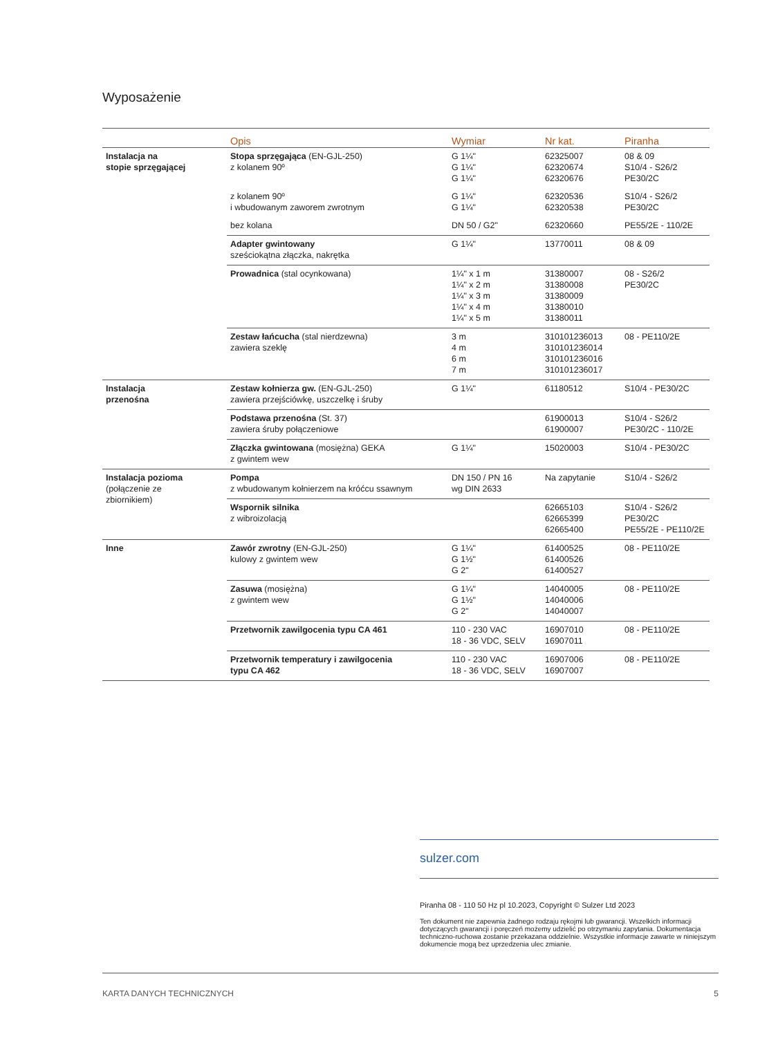Wyposażenie
| | Opis | Wymiar | Nr kat. | Piranha |
| --- | --- | --- | --- | --- |
| Instalacja na stopie sprzęgającej | Stopa sprzęgająca (EN-GJL-250) z kolanem 90º | G 1¼" G 1¼" G 1¼" | 62325007 62320674 62320676 | 08 & 09 S10/4 - S26/2 PE30/2C |
| | z kolanem 90º i wbudowanym zaworem zwrotnym | G 1¼" G 1¼" | 62320536 62320538 | S10/4 - S26/2 PE30/2C |
| | bez kolana | DN 50 / G2" | 62320660 | PE55/2E - 110/2E |
| | Adapter gwintowany sześciokątna złączka, nakrętka | G 1¼" | 13770011 | 08 & 09 |
| | Prowadnica (stal ocynkowana) | 1¼" x 1 m 1¼" x 2 m 1¼" x 3 m 1¼" x 4 m 1¼" x 5 m | 31380007 31380008 31380009 31380010 31380011 | 08 - S26/2 PE30/2C |
| | Zestaw łańcucha (stal nierdzewna) zawiera szeklę | 3 m 4 m 6 m 7 m | 310101236013 310101236014 310101236016 310101236017 | 08 - PE110/2E |
| Instalacja przenośna | Zestaw kołnierza gw. (EN-GJL-250) zawiera przejściówkę, uszczelkę i śruby | G 1¼" | 61180512 | S10/4 - PE30/2C |
| | Podstawa przenośna (St. 37) zawiera śruby połączeniowe | | 61900013 61900007 | S10/4 - S26/2 PE30/2C - 110/2E |
| | Złączka gwintowana (mosiężna) GEKA z gwintem wew | G 1¼" | 15020003 | S10/4 - PE30/2C |
| Instalacja pozioma (połączenie ze zbiornikiem) | Pompa z wbudowanym kołnierzem na króćcu ssawnym | DN 150 / PN 16 wg DIN 2633 | Na zapytanie | S10/4 - S26/2 |
| | Wspornik silnika z wibroizolacją | | 62665103 62665399 62665400 | S10/4 - S26/2 PE30/2C PE55/2E - PE110/2E |
| Inne | Zawór zwrotny (EN-GJL-250) kulowy z gwintem wew | G 1¼" G 1½" G 2" | 61400525 61400526 61400527 | 08 - PE110/2E |
| | Zasuwa (mosiężna) z gwintem wew | G 1¼" G 1½" G 2" | 14040005 14040006 14040007 | 08 - PE110/2E |
| | Przetwornik zawilgocenia typu CA 461 | 110 - 230 VAC 18 - 36 VDC, SELV | 16907010 16907011 | 08 - PE110/2E |
| | Przetwornik temperatury i zawilgocenia typu CA 462 | 110 - 230 VAC 18 - 36 VDC, SELV | 16907006 16907007 | 08 - PE110/2E |
sulzer.com
Piranha 08 - 110 50 Hz pl 10.2023, Copyright © Sulzer Ltd 2023
Ten dokument nie zapewnia żadnego rodzaju rękojmi lub gwarancji. Wszelkich informacji dotyczących gwarancji i poręczeń możemy udzielić po otrzymaniu zapytania. Dokumentacja techniczno-ruchowa zostanie przekazana oddzielnie. Wszystkie informacje zawarte w niniejszym dokumencie mogą bez uprzedzenia ulec zmianie.
KARTA DANYCH TECHNICZNYCH 5